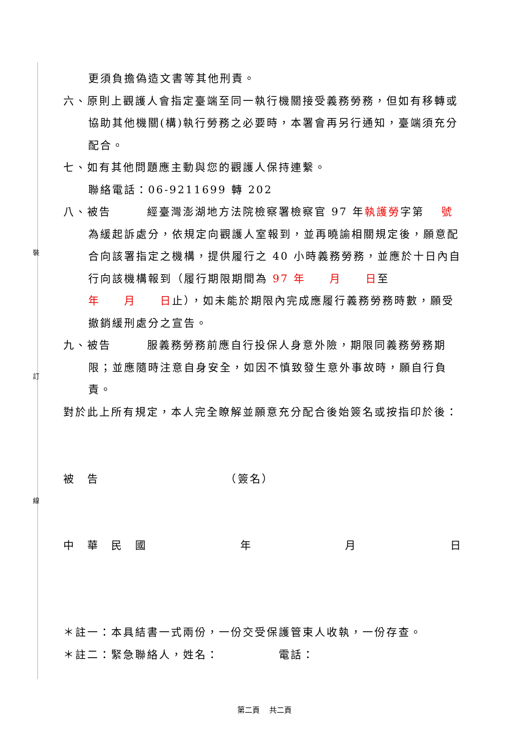裝
訂
線
更須負擔偽造文書等其他刑責。
六、原則上觀護人會指定臺端至同一執行機關接受義務勞務，但如有移轉或協助其他機關(構)執行勞務之必要時，本署會再另行通知，臺端須充分配合。
七、如有其他問題應主動與您的觀護人保持連繫。
聯絡電話：06-9211699 轉 202
八、被告　　　經臺灣澎湖地方法院檢察署檢察官 97 年執護勞字第　 號為緩起訴處分，依規定向觀護人室報到，並再曉諭相關規定後，願意配合向該署指定之機構，提供履行之 40 小時義務勞務，並應於十日內自行向該機構報到（履行期限期間為 97 年　　月　　日至
年　　月　　日止），如未能於期限內完成應履行義務勞務時數，願受撤銷緩刑處分之宣告。
九、被告　　　服義務勞務前應自行投保人身意外險，期限同義務勞務期限；並應隨時注意自身安全，如因不慎致發生意外事故時，願自行負責。
對於此上所有規定，本人完全瞭解並願意充分配合後始簽名或按指印於後：
被　告　　　　　　　　　　　（簽名）
中　華　民　國 年 月 日
＊註一：本具結書一式兩份，一份交受保護管束人收執，一份存查。
＊註二：緊急聯絡人，姓名：　　　　　電話：
第二頁　 共二頁